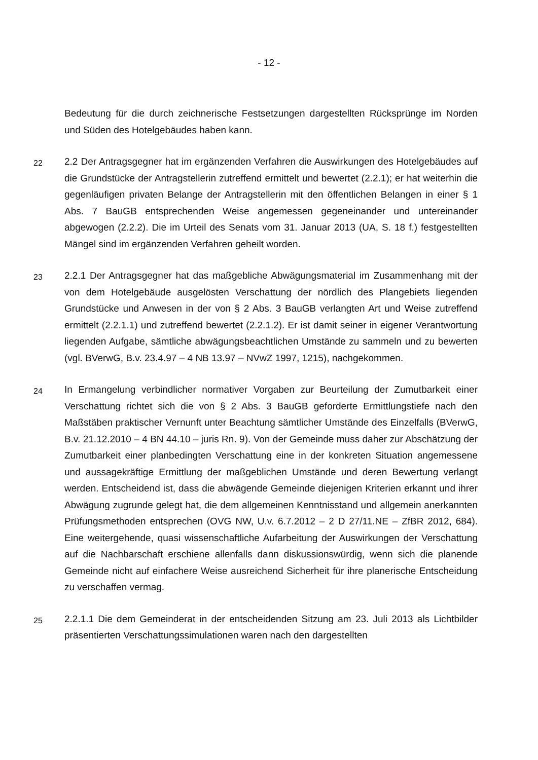- 12 -
Bedeutung für die durch zeichnerische Festsetzungen dargestellten Rücksprünge im Norden und Süden des Hotelgebäudes haben kann.
22
2.2 Der Antragsgegner hat im ergänzenden Verfahren die Auswirkungen des Hotel­gebäudes auf die Grundstücke der Antragstellerin zutreffend ermittelt und bewertet (2.2.1); er hat weiterhin die gegenläufigen privaten Belange der Antragstellerin mit den öffentlichen Belangen in einer § 1 Abs. 7 BauGB entsprechenden Weise ange­messen gegeneinander und untereinander abgewogen (2.2.2). Die im Urteil des Se­nats vom 31. Januar 2013 (UA, S. 18 f.) festgestellten Mängel sind im ergänzenden Verfahren geheilt worden.
23
2.2.1 Der Antragsgegner hat das maßgebliche Abwägungsmaterial im Zusammen­hang mit der von dem Hotelgebäude ausgelösten Verschattung der nördlich des Plangebiets liegenden Grundstücke und Anwesen in der von § 2 Abs. 3 BauGB ver­langten Art und Weise zutreffend ermittelt (2.2.1.1) und zutreffend bewertet (2.2.1.2). Er ist damit seiner in eigener Verantwortung liegenden Aufgabe, sämtliche abwä­gungsbeachtlichen Umstände zu sammeln und zu bewerten (vgl. BVerwG, B.v. 23.4.97 – 4 NB 13.97 – NVwZ 1997, 1215), nachgekommen.
24
In Ermangelung verbindlicher normativer Vorgaben zur Beurteilung der Zumutbarkeit einer Verschattung richtet sich die von § 2 Abs. 3 BauGB geforderte Ermittlungstiefe nach den Maßstäben praktischer Vernunft unter Beachtung sämtlicher Umstände des Einzelfalls (BVerwG, B.v. 21.12.2010 – 4 BN 44.10 – juris Rn. 9). Von der Ge­meinde muss daher zur Abschätzung der Zumutbarkeit einer planbedingten Ver­schattung eine in der konkreten Situation angemessene und aussagekräftige Ermitt­lung der maßgeblichen Umstände und deren Bewertung verlangt werden. Entschei­dend ist, dass die abwägende Gemeinde diejenigen Kriterien erkannt und ihrer Ab­wägung zugrunde gelegt hat, die dem allgemeinen Kenntnisstand und allgemein an­erkannten Prüfungsmethoden entsprechen (OVG NW, U.v. 6.7.2012 – 2 D 27/11.NE – ZfBR 2012, 684). Eine weitergehende, quasi wissenschaftliche Aufarbeitung der Auswirkungen der Verschattung auf die Nachbarschaft erschiene allenfalls dann dis­kussionswürdig, wenn sich die planende Gemeinde nicht auf einfachere Weise aus­reichend Sicherheit für ihre planerische Entscheidung zu verschaffen vermag.
25
2.2.1.1 Die dem Gemeinderat in der entscheidenden Sitzung am 23. Juli 2013 als Lichtbilder präsentierten Verschattungssimulationen waren nach den dargestellten